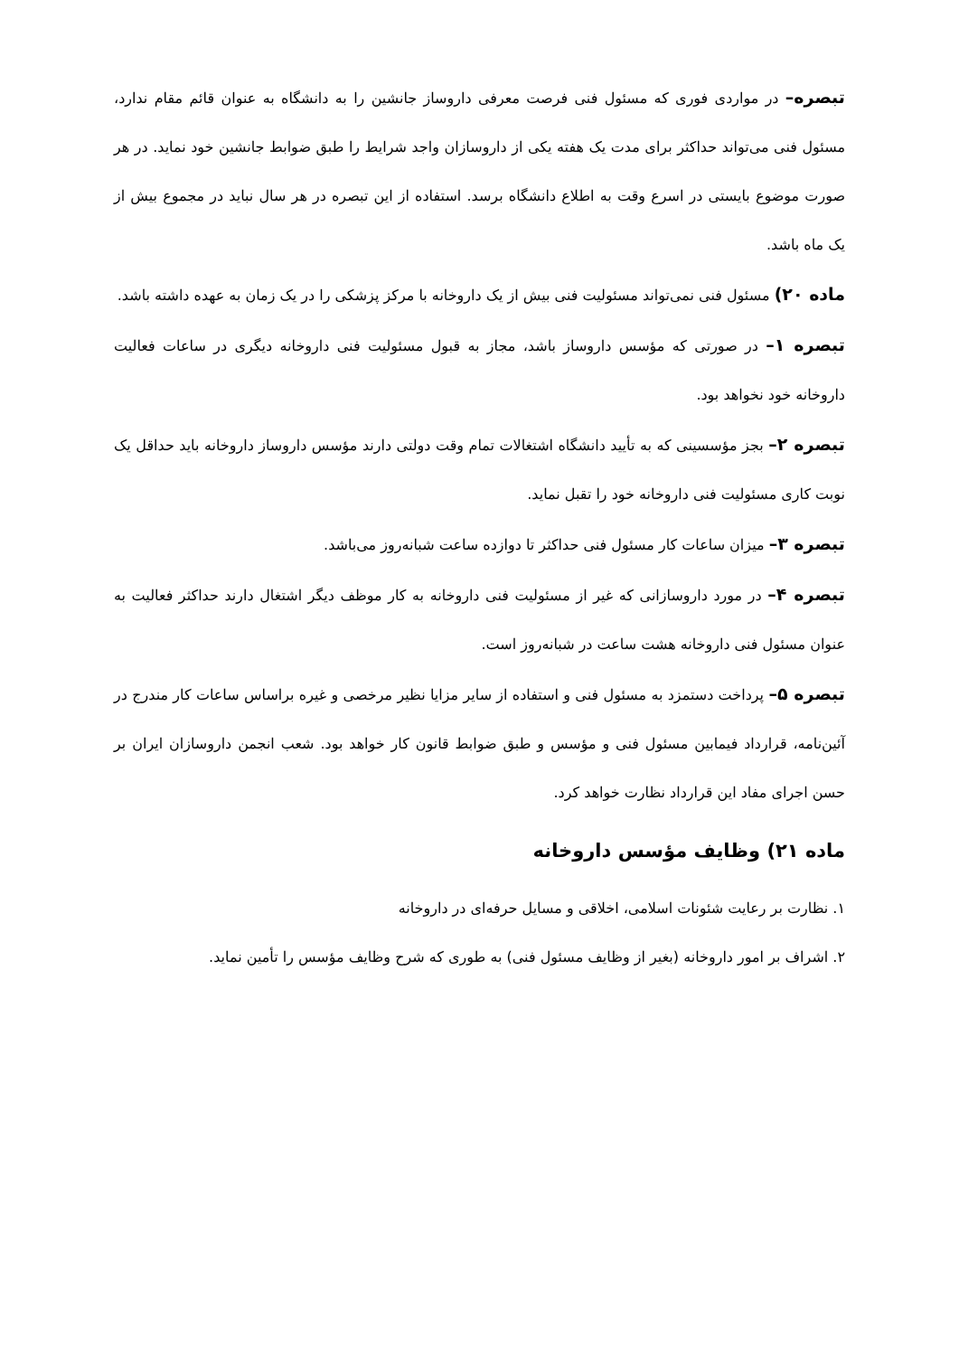تبصره– در مواردی فوری که مسئول فنی فرصت معرفی داروساز جانشین را به دانشگاه به عنوان قائم مقام ندارد، مسئول فنی می‌تواند حداکثر برای مدت یک هفته یکی از داروسازان واجد شرایط را طبق ضوابط جانشین خود نماید. در هر صورت موضوع بایستی در اسرع وقت به اطلاع دانشگاه برسد. استفاده از این تبصره در هر سال نباید در مجموع بیش از یک ماه باشد.
ماده ۲۰) مسئول فنی نمی‌تواند مسئولیت فنی بیش از یک داروخانه با مرکز پزشکی را در یک زمان به عهده داشته باشد.
تبصره ۱– در صورتی که مؤسس داروساز باشد، مجاز به قبول مسئولیت فنی داروخانه دیگری در ساعات فعالیت داروخانه خود نخواهد بود.
تبصره ۲– بجز مؤسسینی که به تأیید دانشگاه اشتغالات تمام وقت دولتی دارند مؤسس داروساز داروخانه باید حداقل یک نوبت کاری مسئولیت فنی داروخانه خود را تقبل نماید.
تبصره ۳– میزان ساعات کار مسئول فنی حداکثر تا دوازده ساعت شبانه‌روز می‌باشد.
تبصره ۴– در مورد داروسازانی که غیر از مسئولیت فنی داروخانه به کار موظف دیگر اشتغال دارند حداکثر فعالیت به عنوان مسئول فنی داروخانه هشت ساعت در شبانه‌روز است.
تبصره ۵– پرداخت دستمزد به مسئول فنی و استفاده از سایر مزایا نظیر مرخصی و غیره براساس ساعات کار مندرج در آئین‌نامه، قرارداد فیمابین مسئول فنی و مؤسس و طبق ضوابط قانون کار خواهد بود. شعب انجمن داروسازان ایران بر حسن اجرای مفاد این قرارداد نظارت خواهد کرد.
ماده ۲۱) وظایف مؤسس داروخانه
۱. نظارت بر رعایت شئونات اسلامی، اخلاقی و مسایل حرفه‌ای در داروخانه
۲. اشراف بر امور داروخانه (بغیر از وظایف مسئول فنی) به طوری که شرح وظایف مؤسس را تأمین نماید.